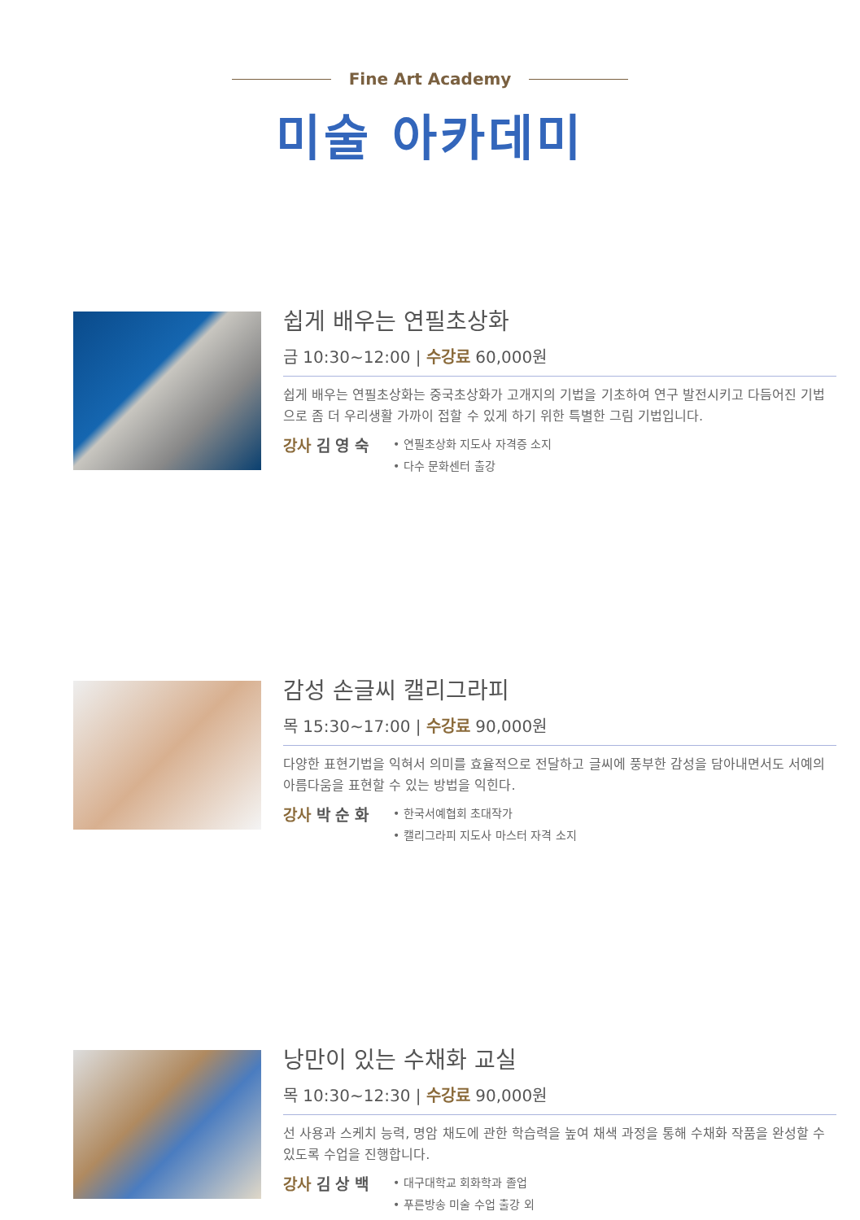Fine Art Academy
미술 아카데미
쉽게 배우는 연필초상화
금 10:30~12:00 | 수강료 60,000원
쉽게 배우는 연필초상화는 중국초상화가 고개지의 기법을 기초하여 연구 발전시키고 다듬어진 기법으로 좀 더 우리생활 가까이 접할 수 있게 하기 위한 특별한 그림 기법입니다.
강사 김 영 숙
• 연필초상화 지도사 자격증 소지
• 다수 문화센터 출강
감성 손글씨 캘리그라피
목 15:30~17:00 | 수강료 90,000원
다양한 표현기법을 익혀서 의미를 효율적으로 전달하고 글씨에 풍부한 감성을 담아내면서도 서예의 아름다움을 표현할 수 있는 방법을 익힌다.
강사 박 순 화
• 한국서예협회 초대작가
• 캘리그라피 지도사 마스터 자격 소지
낭만이 있는 수채화 교실
목 10:30~12:30 | 수강료 90,000원
선 사용과 스케치 능력, 명암 채도에 관한 학습력을 높여 채색 과정을 통해 수채화 작품을 완성할 수 있도록 수업을 진행합니다.
강사 김 상 백
• 대구대학교 회화학과 졸업
• 푸른방송 미술 수업 출강 외